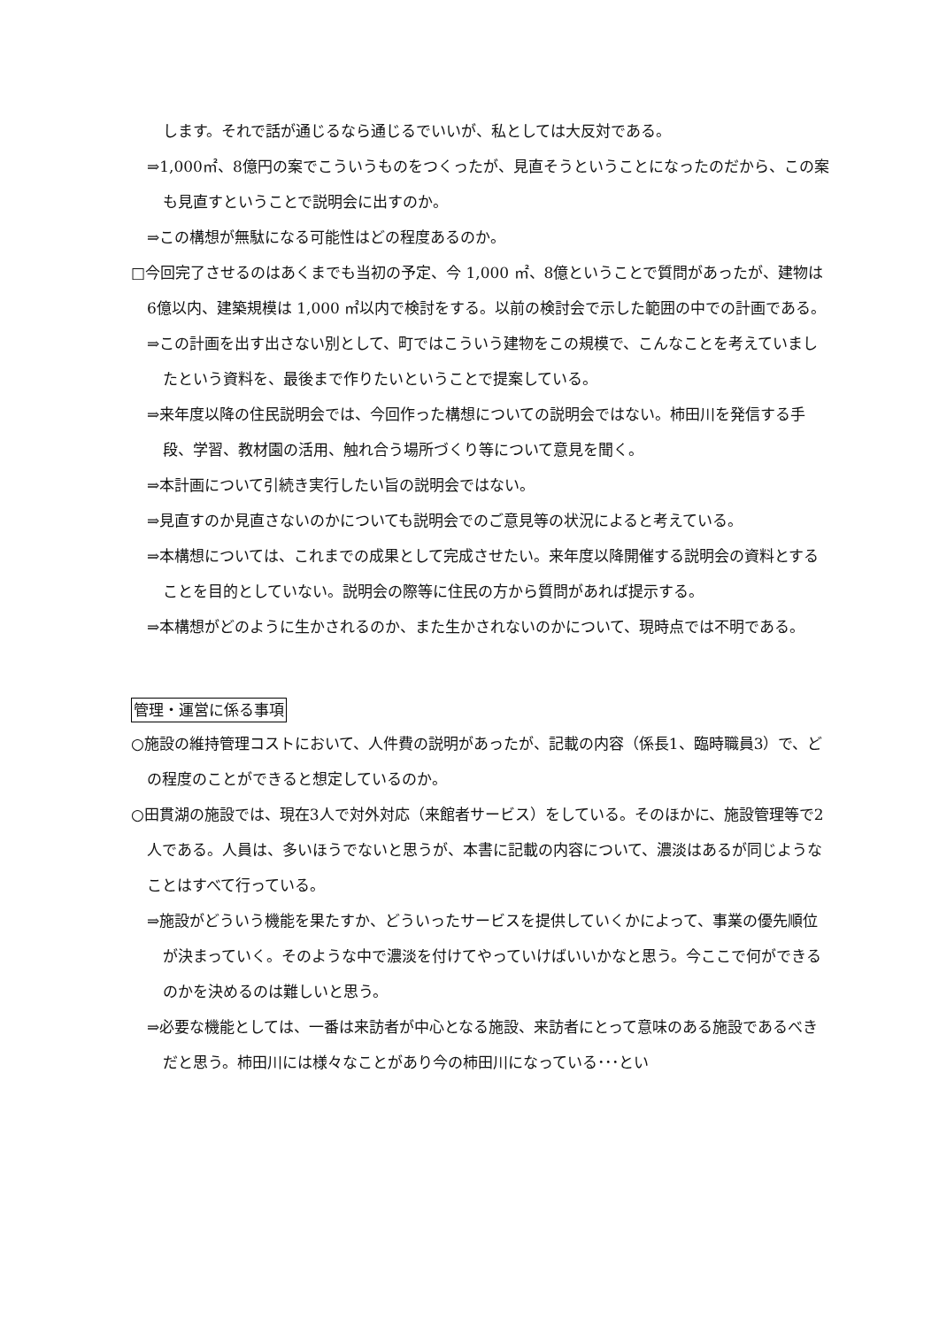します。それで話が通じるなら通じるでいいが、私としては大反対である。
⇒1,000㎡、8億円の案でこういうものをつくったが、見直そうということになったのだから、この案も見直すということで説明会に出すのか。
⇒この構想が無駄になる可能性はどの程度あるのか。
□今回完了させるのはあくまでも当初の予定、今 1,000 ㎡、8億ということで質問があったが、建物は6億以内、建築規模は 1,000 ㎡以内で検討をする。以前の検討会で示した範囲の中での計画である。
⇒この計画を出す出さない別として、町ではこういう建物をこの規模で、こんなことを考えていましたという資料を、最後まで作りたいということで提案している。
⇒来年度以降の住民説明会では、今回作った構想についての説明会ではない。柿田川を発信する手段、学習、教材園の活用、触れ合う場所づくり等について意見を聞く。
⇒本計画について引続き実行したい旨の説明会ではない。
⇒見直すのか見直さないのかについても説明会でのご意見等の状況によると考えている。
⇒本構想については、これまでの成果として完成させたい。来年度以降開催する説明会の資料とすることを目的としていない。説明会の際等に住民の方から質問があれば提示する。
⇒本構想がどのように生かされるのか、また生かされないのかについて、現時点では不明である。
管理・運営に係る事項
○施設の維持管理コストにおいて、人件費の説明があったが、記載の内容（係長1、臨時職員3）で、どの程度のことができると想定しているのか。
○田貫湖の施設では、現在3人で対外対応（来館者サービス）をしている。そのほかに、施設管理等で2人である。人員は、多いほうでないと思うが、本書に記載の内容について、濃淡はあるが同じようなことはすべて行っている。
⇒施設がどういう機能を果たすか、どういったサービスを提供していくかによって、事業の優先順位が決まっていく。そのような中で濃淡を付けてやっていけばいいかなと思う。今ここで何ができるのかを決めるのは難しいと思う。
⇒必要な機能としては、一番は来訪者が中心となる施設、来訪者にとって意味のある施設であるべきだと思う。柿田川には様々なことがあり今の柿田川になっている･･･とい